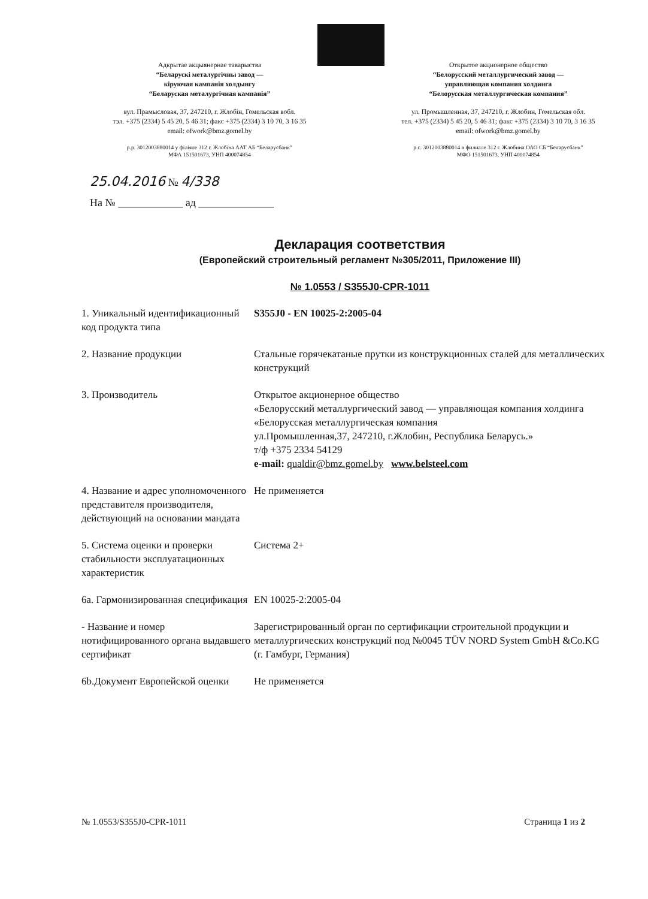Адкрытае акцыянернае таварыства
“Беларускі металургічны завод —
кіруючая кампанія холдынгу
“Беларуская металургічная кампанія”
вул. Прамысловая, 37, 247210, г. Жлобін, Гомельская вобл.
тэл. +375 (2334) 5 45 20, 5 46 31; факс +375 (2334) 3 10 70, 3 16 35
email: ofwork@bmz.gomel.by
р.р. 3012003880014 у філіяле 312 г. Жлобіна ААТ АБ “Беларусбанк”
МФА 151501673, УНП 400074854
Открытое акционерное общество
“Белорусский металлургический завод —
управляющая компания холдинга
“Белорусская металлургическая компания”
ул. Промышленная, 37, 247210, г. Жлобин, Гомельская обл.
тел. +375 (2334) 5 45 20, 5 46 31; факс +375 (2334) 3 10 70, 3 16 35
email: ofwork@bmz.gomel.by
р.с. 3012003880014 в филиале 312 г. Жлобина ОАО СБ “Беларусбанк”
МФО 151501673, УНП 400074854
25.04.2016 № 4/338
На № ____________ ад ______________
Декларация соответствия
(Европейский строительный регламент №305/2011, Приложение III)
№ 1.0553 / S355J0-CPR-1011
1. Уникальный идентификационный код продукта типа
S355J0 - EN 10025-2:2005-04
2. Название продукции Стальные горячекатаные прутки из конструкционных сталей для металлических конструкций
3. Производитель Открытое акционерное общество
«Белорусский металлургический завод — управляющая компания холдинга «Белорусская металлургическая компания
ул.Промышленная,37, 247210, г.Жлобин, Республика Беларусь.»
т/ф +375 2334 54129
e-mail: qualdir@bmz.gomel.by www.belsteel.com
4. Название и адрес уполномоченного представителя производителя, действующий на основании мандата
Не применяется
5. Система оценки и проверки стабильности эксплуатационных характеристик
Система 2+
6a. Гармонизированная спецификация
EN 10025-2:2005-04
- Название и номер нотифицированного органа выдавшего сертификат
Зарегистрированный орган по сертификации строительной продукции и металлургических конструкций под №0045 TÜV NORD System GmbH &Co.KG (г. Гамбург, Германия)
6b.Документ Европейской оценки
Не применяется
№ 1.0553/S355J0-CPR-1011 Страница 1 из 2